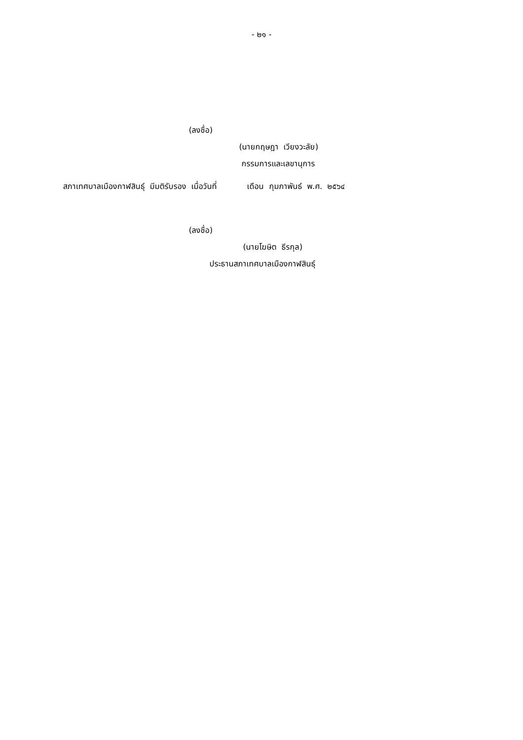- ๒๑ -
(ลงชื่อ)
(นายกฤษฎา เวียงวะลัย)
กรรมการและเลขานุการ
สภาเทศบาลเมืองกาฬสินธุ์ มีมติรับรอง เมื่อวันที่ เดือน กุมภาพันธ์ พ.ศ. ๒๕๖๔
(ลงชื่อ)
(นายโฆษิต ธีรกุล)
ประธานสภาเทศบาลเมืองกาฬสินธุ์